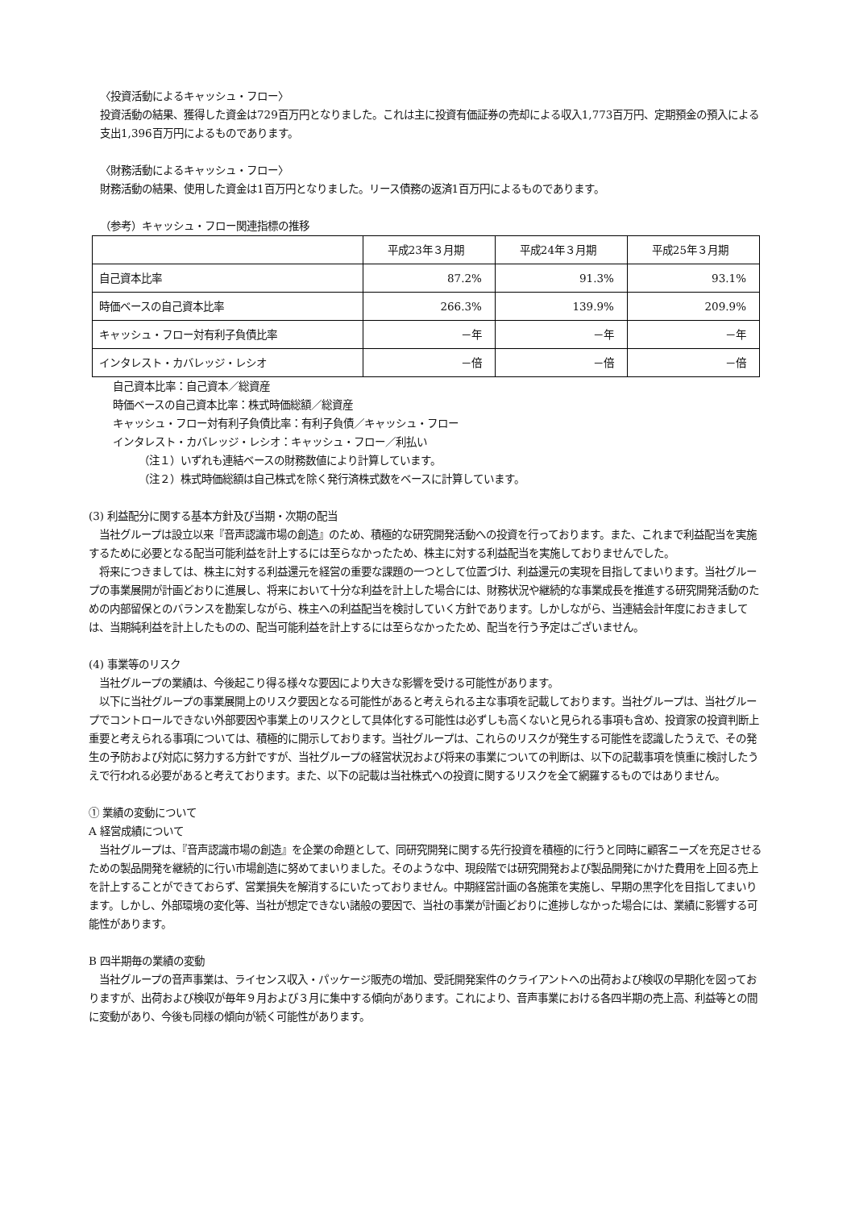〈投資活動によるキャッシュ・フロー〉
投資活動の結果、獲得した資金は729百万円となりました。これは主に投資有価証券の売却による収入1,773百万円、定期預金の預入による支出1,396百万円によるものであります。
〈財務活動によるキャッシュ・フロー〉
財務活動の結果、使用した資金は1百万円となりました。リース債務の返済1百万円によるものであります。
（参考）キャッシュ・フロー関連指標の推移
| | 平成23年３月期 | 平成24年３月期 | 平成25年３月期 |
| --- | --- | --- | --- |
| 自己資本比率 | 87.2% | 91.3% | 93.1% |
| 時価ベースの自己資本比率 | 266.3% | 139.9% | 209.9% |
| キャッシュ・フロー対有利子負債比率 | －年 | －年 | －年 |
| インタレスト・カバレッジ・レシオ | －倍 | －倍 | －倍 |
自己資本比率：自己資本／総資産
時価ベースの自己資本比率：株式時価総額／総資産
キャッシュ・フロー対有利子負債比率：有利子負債／キャッシュ・フロー
インタレスト・カバレッジ・レシオ：キャッシュ・フロー／利払い
（注１）いずれも連結ベースの財務数値により計算しています。
（注２）株式時価総額は自己株式を除く発行済株式数をベースに計算しています。
(3) 利益配分に関する基本方針及び当期・次期の配当
　当社グループは設立以来『音声認識市場の創造』のため、積極的な研究開発活動への投資を行っております。また、これまで利益配当を実施するために必要となる配当可能利益を計上するには至らなかったため、株主に対する利益配当を実施しておりませんでした。
　将来につきましては、株主に対する利益還元を経営の重要な課題の一つとして位置づけ、利益還元の実現を目指してまいります。当社グループの事業展開が計画どおりに進展し、将来において十分な利益を計上した場合には、財務状況や継続的な事業成長を推進する研究開発活動のための内部留保とのバランスを勘案しながら、株主への利益配当を検討していく方針であります。しかしながら、当連結会計年度におきましては、当期純利益を計上したものの、配当可能利益を計上するには至らなかったため、配当を行う予定はございません。
(4) 事業等のリスク
　当社グループの業績は、今後起こり得る様々な要因により大きな影響を受ける可能性があります。
　以下に当社グループの事業展開上のリスク要因となる可能性があると考えられる主な事項を記載しております。当社グループは、当社グループでコントロールできない外部要因や事業上のリスクとして具体化する可能性は必ずしも高くないと見られる事項も含め、投資家の投資判断上重要と考えられる事項については、積極的に開示しております。当社グループは、これらのリスクが発生する可能性を認識したうえで、その発生の予防および対応に努力する方針ですが、当社グループの経営状況および将来の事業についての判断は、以下の記載事項を慎重に検討したうえで行われる必要があると考えております。また、以下の記載は当社株式への投資に関するリスクを全て網羅するものではありません。
① 業績の変動について
A 経営成績について
　当社グループは、『音声認識市場の創造』を企業の命題として、同研究開発に関する先行投資を積極的に行うと同時に顧客ニーズを充足させるための製品開発を継続的に行い市場創造に努めてまいりました。そのような中、現段階では研究開発および製品開発にかけた費用を上回る売上を計上することができておらず、営業損失を解消するにいたっておりません。中期経営計画の各施策を実施し、早期の黒字化を目指してまいります。しかし、外部環境の変化等、当社が想定できない諸般の要因で、当社の事業が計画どおりに進捗しなかった場合には、業績に影響する可能性があります。
B 四半期毎の業績の変動
　当社グループの音声事業は、ライセンス収入・パッケージ販売の増加、受託開発案件のクライアントへの出荷および検収の早期化を図っておりますが、出荷および検収が毎年９月および３月に集中する傾向があります。これにより、音声事業における各四半期の売上高、利益等との間に変動があり、今後も同様の傾向が続く可能性があります。